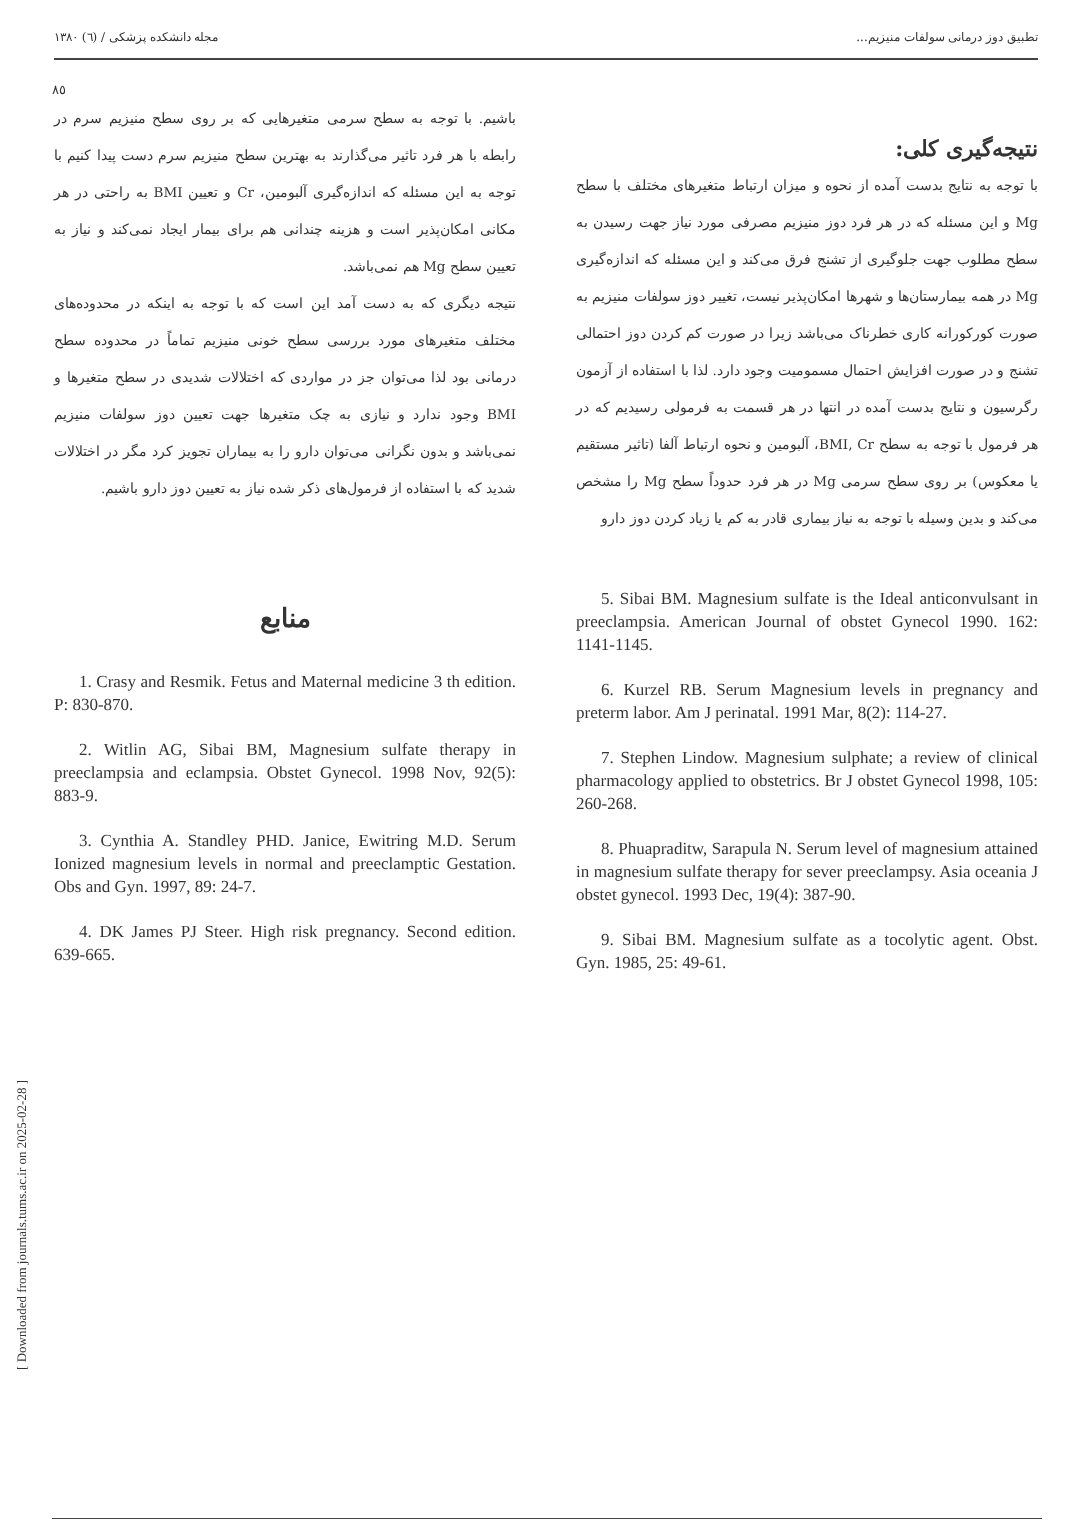تطبیق دوز درمانی سولفات منیزیم... مجله دانشکده پزشکی / (٦) ١٣٨٠
٨٥
نتیجه‌گیری کلی:
با توجه به نتایج بدست آمده از نحوه و میزان ارتباط متغیرهای مختلف با سطح Mg و این مسئله که در هر فرد دوز منیزیم مصرفی مورد نیاز جهت رسیدن به سطح مطلوب جهت جلوگیری از تشنج فرق می‌کند و این مسئله که اندازه‌گیری Mg در همه بیمارستان‌ها و شهرها امکان‌پذیر نیست، تغییر دوز سولفات منیزیم به صورت کورکورانه کاری خطرناک می‌باشد زیرا در صورت کم کردن دوز احتمالی تشنج و در صورت افزایش احتمال مسمومیت وجود دارد. لذا با استفاده از آزمون رگرسیون و نتایج بدست آمده در انتها در هر قسمت به فرمولی رسیدیم که در هر فرمول با توجه به سطح BMI, Cr، آلبومین و نحوه ارتباط آلفا (تاثیر مستقیم یا معکوس) بر روی سطح سرمی Mg در هر فرد حدوداً سطح Mg را مشخص می‌کند و بدین وسیله با توجه به نیاز بیماری قادر به کم یا زیاد کردن دوز دارو
باشیم. با توجه به سطح سرمی متغیرهایی که بر روی سطح منیزیم سرم در رابطه با هر فرد تاثیر می‌گذارند به بهترین سطح منیزیم سرم دست پیدا کنیم با توجه به این مسئله که اندازه‌گیری آلبومین، Cr و تعیین BMI به راحتی در هر مکانی امکان‌پذیر است و هزینه چندانی هم برای بیمار ایجاد نمی‌کند و نیاز به تعیین سطح Mg هم نمی‌باشد.
نتیجه دیگری که به دست آمد این است که با توجه به اینکه در محدوده‌های مختلف متغیرهای مورد بررسی سطح خونی منیزیم تماماً در محدوده سطح درمانی بود لذا می‌توان جز در مواردی که اختلالات شدیدی در سطح متغیرها و BMI وجود ندارد و نیازی به چک متغیرها جهت تعیین دوز سولفات منیزیم نمی‌باشد و بدون نگرانی می‌توان دارو را به بیماران تجویز کرد مگر در اختلالات شدید که با استفاده از فرمول‌های ذکر شده نیاز به تعیین دوز دارو باشیم.
منابع
1. Crasy and Resmik. Fetus and Maternal medicine 3 th edition. P: 830-870.
2. Witlin AG, Sibai BM, Magnesium sulfate therapy in preeclampsia and eclampsia. Obstet Gynecol. 1998 Nov, 92(5): 883-9.
3. Cynthia A. Standley PHD. Janice, Ewitring M.D. Serum Ionized magnesium levels in normal and preeclamptic Gestation. Obs and Gyn. 1997, 89: 24-7.
4. DK James PJ Steer. High risk pregnancy. Second edition. 639-665.
5. Sibai BM. Magnesium sulfate is the Ideal anticonvulsant in preeclampsia. American Journal of obstet Gynecol 1990. 162: 1141-1145.
6. Kurzel RB. Serum Magnesium levels in pregnancy and preterm labor. Am J perinatal. 1991 Mar, 8(2): 114-27.
7. Stephen Lindow. Magnesium sulphate; a review of clinical pharmacology applied to obstetrics. Br J obstet Gynecol 1998, 105: 260-268.
8. Phuapraditw, Sarapula N. Serum level of magnesium attained in magnesium sulfate therapy for sever preeclampsy. Asia oceania J obstet gynecol. 1993 Dec, 19(4): 387-90.
9. Sibai BM. Magnesium sulfate as a tocolytic agent. Obst. Gyn. 1985, 25: 49-61.
[ Downloaded from journals.tums.ac.ir on 2025-02-28 ]